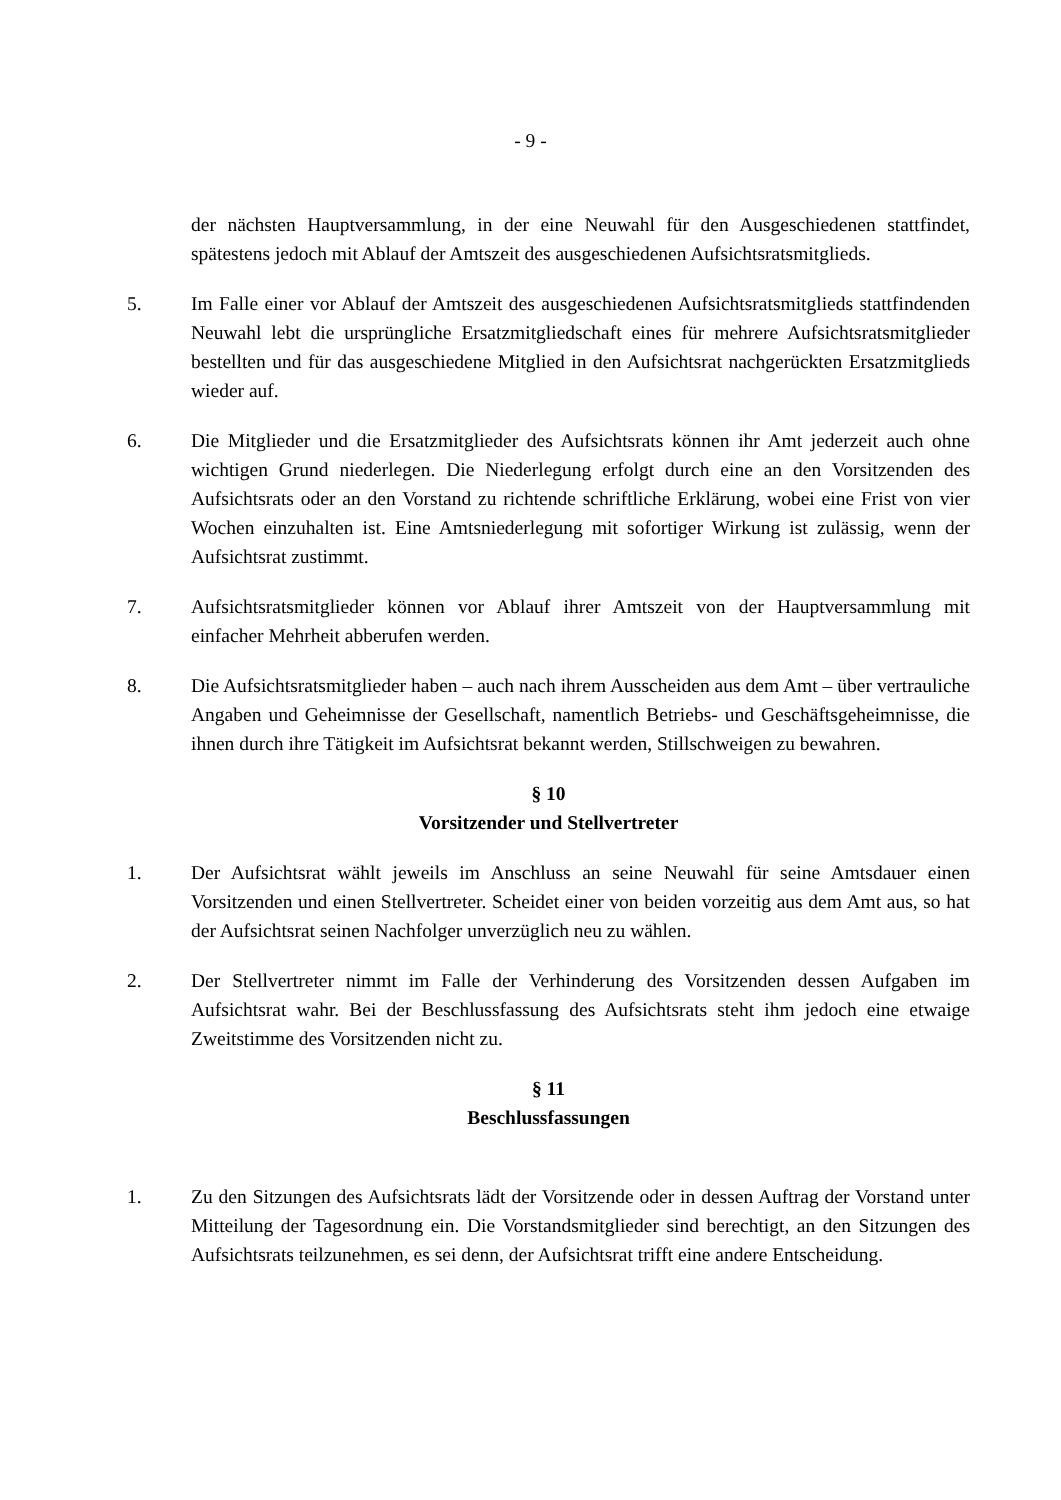- 9 -
der nächsten Hauptversammlung, in der eine Neuwahl für den Ausgeschiedenen stattfindet, spätestens jedoch mit Ablauf der Amtszeit des ausgeschiedenen Aufsichtsratsmitglieds.
5. Im Falle einer vor Ablauf der Amtszeit des ausgeschiedenen Aufsichtsratsmitglieds stattfindenden Neuwahl lebt die ursprüngliche Ersatzmitgliedschaft eines für mehrere Aufsichtsratsmitglieder bestellten und für das ausgeschiedene Mitglied in den Aufsichtsrat nachgerückten Ersatzmitglieds wieder auf.
6. Die Mitglieder und die Ersatzmitglieder des Aufsichtsrats können ihr Amt jederzeit auch ohne wichtigen Grund niederlegen. Die Niederlegung erfolgt durch eine an den Vorsitzenden des Aufsichtsrats oder an den Vorstand zu richtende schriftliche Erklärung, wobei eine Frist von vier Wochen einzuhalten ist. Eine Amtsniederlegung mit sofortiger Wirkung ist zulässig, wenn der Aufsichtsrat zustimmt.
7. Aufsichtsratsmitglieder können vor Ablauf ihrer Amtszeit von der Hauptversammlung mit einfacher Mehrheit abberufen werden.
8. Die Aufsichtsratsmitglieder haben – auch nach ihrem Ausscheiden aus dem Amt – über vertrauliche Angaben und Geheimnisse der Gesellschaft, namentlich Betriebs- und Geschäftsgeheimnisse, die ihnen durch ihre Tätigkeit im Aufsichtsrat bekannt werden, Stillschweigen zu bewahren.
§ 10
Vorsitzender und Stellvertreter
1. Der Aufsichtsrat wählt jeweils im Anschluss an seine Neuwahl für seine Amtsdauer einen Vorsitzenden und einen Stellvertreter. Scheidet einer von beiden vorzeitig aus dem Amt aus, so hat der Aufsichtsrat seinen Nachfolger unverzüglich neu zu wählen.
2. Der Stellvertreter nimmt im Falle der Verhinderung des Vorsitzenden dessen Aufgaben im Aufsichtsrat wahr. Bei der Beschlussfassung des Aufsichtsrats steht ihm jedoch eine etwaige Zweitstimme des Vorsitzenden nicht zu.
§ 11
Beschlussfassungen
1. Zu den Sitzungen des Aufsichtsrats lädt der Vorsitzende oder in dessen Auftrag der Vorstand unter Mitteilung der Tagesordnung ein. Die Vorstandsmitglieder sind berechtigt, an den Sitzungen des Aufsichtsrats teilzunehmen, es sei denn, der Aufsichtsrat trifft eine andere Entscheidung.